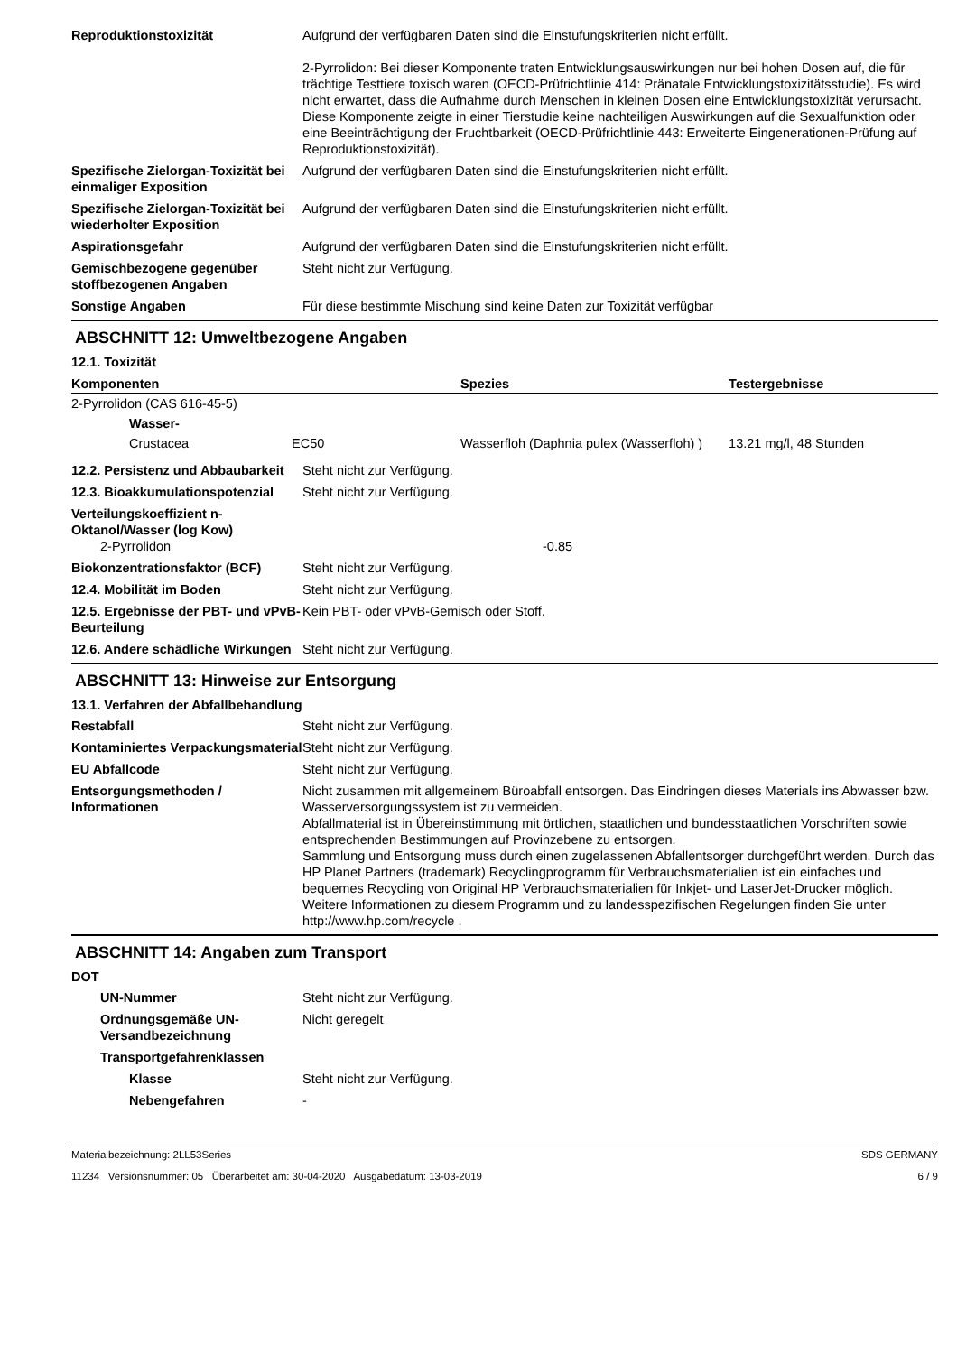Reproduktionstoxizität Aufgrund der verfügbaren Daten sind die Einstufungskriterien nicht erfüllt.
2-Pyrrolidon: Bei dieser Komponente traten Entwicklungsauswirkungen nur bei hohen Dosen auf, die für trächtige Testtiere toxisch waren (OECD-Prüfrichtlinie 414: Pränatale Entwicklungstoxizitätsstudie). Es wird nicht erwartet, dass die Aufnahme durch Menschen in kleinen Dosen eine Entwicklungstoxizität verursacht. Diese Komponente zeigte in einer Tierstudie keine nachteiligen Auswirkungen auf die Sexualfunktion oder eine Beeinträchtigung der Fruchtbarkeit (OECD-Prüfrichtlinie 443: Erweiterte Eingenerationen-Prüfung auf Reproduktionstoxizität).
Spezifische Zielorgan-Toxizität bei einmaliger Exposition
Aufgrund der verfügbaren Daten sind die Einstufungskriterien nicht erfüllt.
Spezifische Zielorgan-Toxizität bei wiederholter Exposition
Aufgrund der verfügbaren Daten sind die Einstufungskriterien nicht erfüllt.
Aspirationsgefahr Aufgrund der verfügbaren Daten sind die Einstufungskriterien nicht erfüllt.
Gemischbezogene gegenüber stoffbezogenen Angaben
Steht nicht zur Verfügung.
Sonstige Angaben Für diese bestimmte Mischung sind keine Daten zur Toxizität verfügbar
ABSCHNITT 12: Umweltbezogene Angaben
12.1. Toxizität
| Komponenten | | | Spezies | Testergebnisse |
| --- | --- | --- | --- | --- |
| 2-Pyrrolidon (CAS 616-45-5) | | | | |
| | Wasser- | | | |
| | Crustacea | EC50 | Wasserfloh (Daphnia pulex (Wasserfloh) ) | 13.21 mg/l, 48 Stunden |
12.2. Persistenz und Abbaubarkeit
Steht nicht zur Verfügung.
12.3. Bioakkumulationspotenzial
Steht nicht zur Verfügung.
Verteilungskoeffizient n-Oktanol/Wasser (log Kow)
2-Pyrrolidon -0.85
Biokonzentrationsfaktor (BCF) Steht nicht zur Verfügung.
12.4. Mobilität im Boden Steht nicht zur Verfügung.
12.5. Ergebnisse der PBT- und vPvB-Beurteilung
Kein PBT- oder vPvB-Gemisch oder Stoff.
12.6. Andere schädliche Wirkungen
Steht nicht zur Verfügung.
ABSCHNITT 13: Hinweise zur Entsorgung
13.1. Verfahren der Abfallbehandlung
Restabfall Steht nicht zur Verfügung.
Kontaminiertes Verpackungsmaterial
Steht nicht zur Verfügung.
EU Abfallcode Steht nicht zur Verfügung.
Entsorgungsmethoden / Informationen
Nicht zusammen mit allgemeinem Büroabfall entsorgen. Das Eindringen dieses Materials ins Abwasser bzw. Wasserversorgungssystem ist zu vermeiden.
Abfallmaterial ist in Übereinstimmung mit örtlichen, staatlichen und bundesstaatlichen Vorschriften sowie entsprechenden Bestimmungen auf Provinzebene zu entsorgen.
Sammlung und Entsorgung muss durch einen zugelassenen Abfallentsorger durchgeführt werden. Durch das HP Planet Partners (trademark) Recyclingprogramm für Verbrauchsmaterialien ist ein einfaches und bequemes Recycling von Original HP Verbrauchsmaterialien für Inkjet- und LaserJet-Drucker möglich. Weitere Informationen zu diesem Programm und zu landesspezifischen Regelungen finden Sie unter http://www.hp.com/recycle .
ABSCHNITT 14: Angaben zum Transport
DOT
UN-Nummer Steht nicht zur Verfügung.
Ordnungsgemäße UN-Versandbezeichnung
Nicht geregelt
Transportgefahrenklassen
Klasse Steht nicht zur Verfügung.
Nebengefahren -
Materialbezeichnung: 2LL53Series
11234 Versionsnummer: 05 Überarbeitet am: 30-04-2020 Ausgabedatum: 13-03-2019
SDS GERMANY
6 / 9